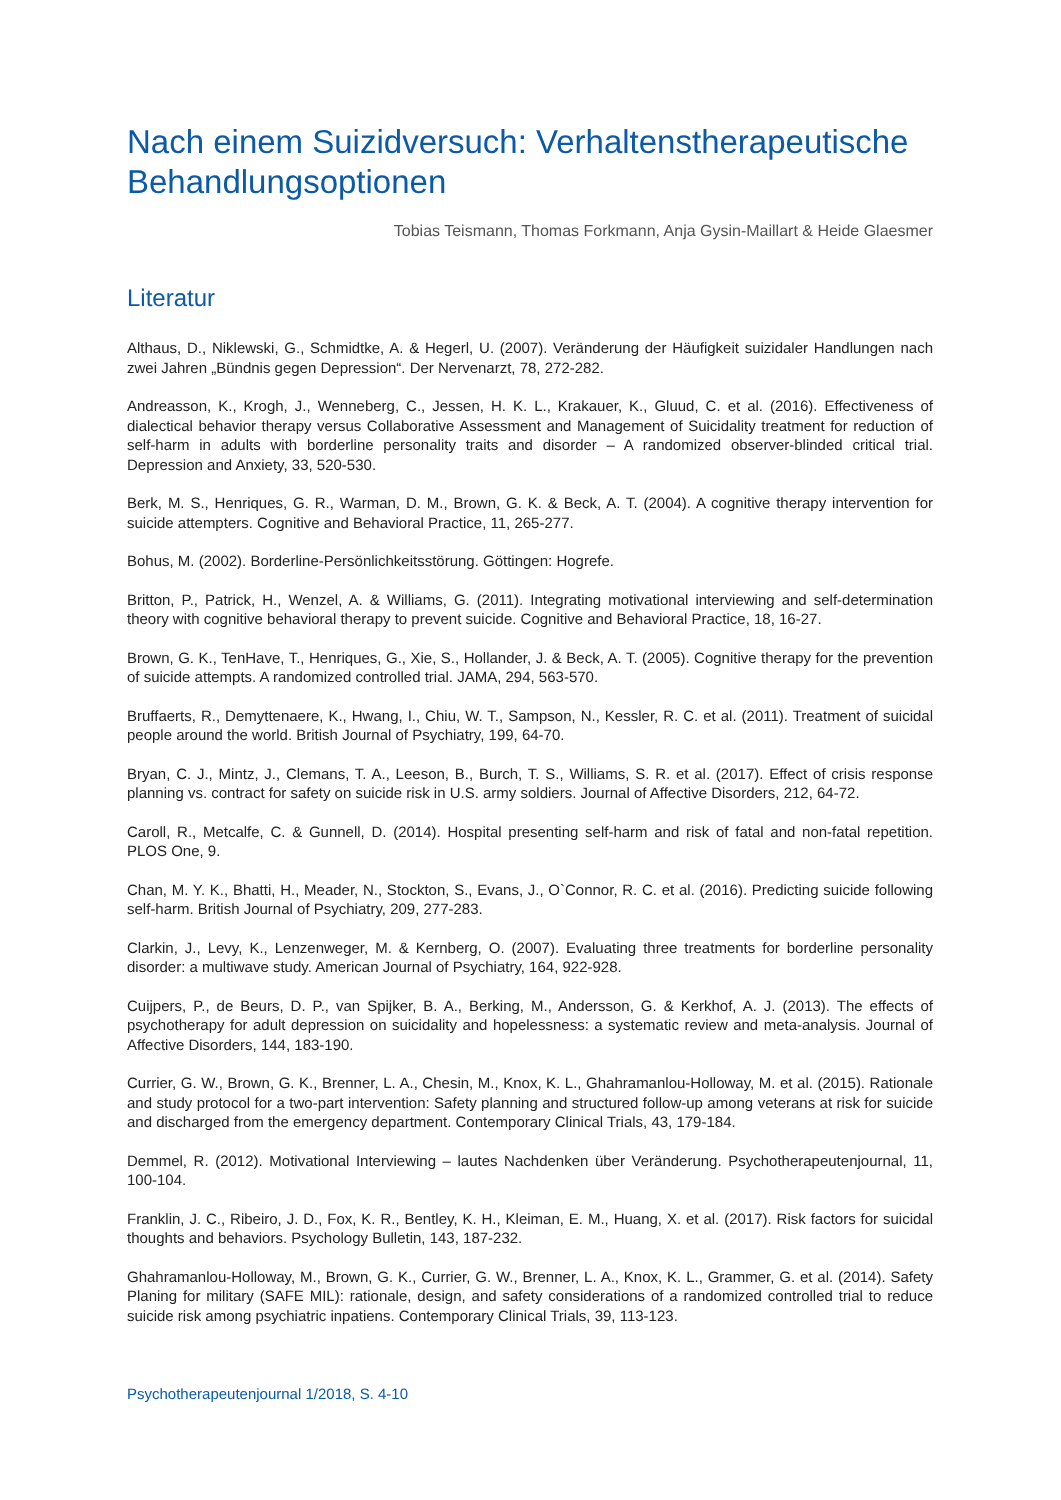Nach einem Suizidversuch: Verhaltenstherapeutische Behandlungsoptionen
Tobias Teismann, Thomas Forkmann, Anja Gysin-Maillart & Heide Glaesmer
Literatur
Althaus, D., Niklewski, G., Schmidtke, A. & Hegerl, U. (2007). Veränderung der Häufigkeit suizidaler Handlungen nach zwei Jahren „Bündnis gegen Depression“. Der Nervenarzt, 78, 272-282.
Andreasson, K., Krogh, J., Wenneberg, C., Jessen, H. K. L., Krakauer, K., Gluud, C. et al. (2016). Effectiveness of dialectical behavior therapy versus Collaborative Assessment and Management of Suicidality treatment for reduction of self-harm in adults with borderline personality traits and disorder – A randomized observer-blinded critical trial. Depression and Anxiety, 33, 520-530.
Berk, M. S., Henriques, G. R., Warman, D. M., Brown, G. K. & Beck, A. T. (2004). A cognitive therapy intervention for suicide attempters. Cognitive and Behavioral Practice, 11, 265-277.
Bohus, M. (2002). Borderline-Persönlichkeitsstörung. Göttingen: Hogrefe.
Britton, P., Patrick, H., Wenzel, A. & Williams, G. (2011). Integrating motivational interviewing and self-determination theory with cognitive behavioral therapy to prevent suicide. Cognitive and Behavioral Practice, 18, 16-27.
Brown, G. K., TenHave, T., Henriques, G., Xie, S., Hollander, J. & Beck, A. T. (2005). Cognitive therapy for the prevention of suicide attempts. A randomized controlled trial. JAMA, 294, 563-570.
Bruffaerts, R., Demyttenaere, K., Hwang, I., Chiu, W. T., Sampson, N., Kessler, R. C. et al. (2011). Treatment of suicidal people around the world. British Journal of Psychiatry, 199, 64-70.
Bryan, C. J., Mintz, J., Clemans, T. A., Leeson, B., Burch, T. S., Williams, S. R. et al. (2017). Effect of crisis response planning vs. contract for safety on suicide risk in U.S. army soldiers. Journal of Affective Disorders, 212, 64-72.
Caroll, R., Metcalfe, C. & Gunnell, D. (2014). Hospital presenting self-harm and risk of fatal and non-fatal repetition. PLOS One, 9.
Chan, M. Y. K., Bhatti, H., Meader, N., Stockton, S., Evans, J., O`Connor, R. C. et al. (2016). Predicting suicide following self-harm. British Journal of Psychiatry, 209, 277-283.
Clarkin, J., Levy, K., Lenzenweger, M. & Kernberg, O. (2007). Evaluating three treatments for borderline personality disorder: a multiwave study. American Journal of Psychiatry, 164, 922-928.
Cuijpers, P., de Beurs, D. P., van Spijker, B. A., Berking, M., Andersson, G. & Kerkhof, A. J. (2013). The effects of psychotherapy for adult depression on suicidality and hopelessness: a systematic review and meta-analysis. Journal of Affective Disorders, 144, 183-190.
Currier, G. W., Brown, G. K., Brenner, L. A., Chesin, M., Knox, K. L., Ghahramanlou-Holloway, M. et al. (2015). Rationale and study protocol for a two-part intervention: Safety planning and structured follow-up among veterans at risk for suicide and discharged from the emergency department. Contemporary Clinical Trials, 43, 179-184.
Demmel, R. (2012). Motivational Interviewing – lautes Nachdenken über Veränderung. Psychotherapeutenjournal, 11, 100-104.
Franklin, J. C., Ribeiro, J. D., Fox, K. R., Bentley, K. H., Kleiman, E. M., Huang, X. et al. (2017). Risk factors for suicidal thoughts and behaviors. Psychology Bulletin, 143, 187-232.
Ghahramanlou-Holloway, M., Brown, G. K., Currier, G. W., Brenner, L. A., Knox, K. L., Grammer, G. et al. (2014). Safety Planing for military (SAFE MIL): rationale, design, and safety considerations of a randomized controlled trial to reduce suicide risk among psychiatric inpatiens. Contemporary Clinical Trials, 39, 113-123.
Psychotherapeutenjournal 1/2018, S. 4-10